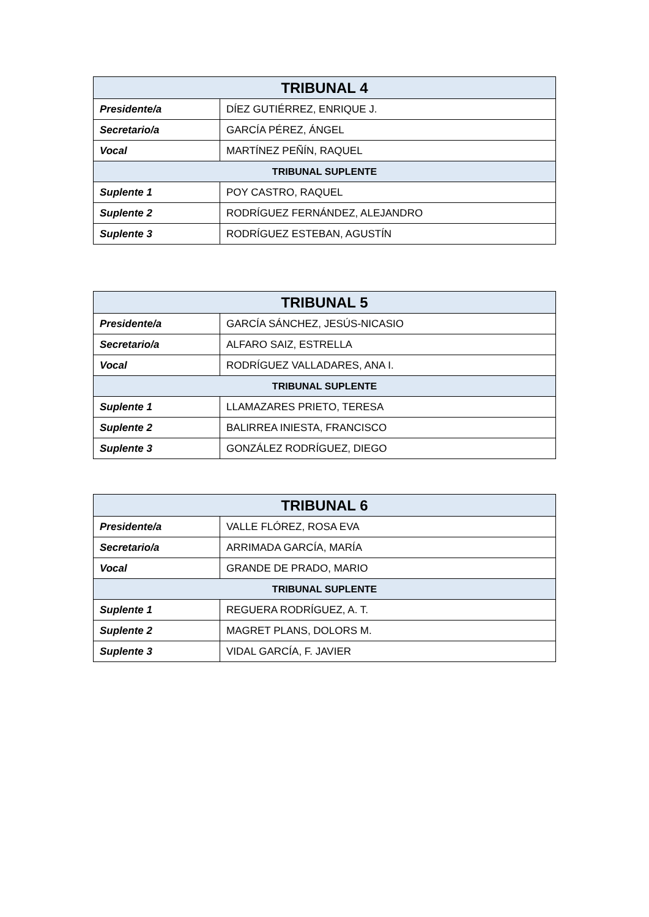| TRIBUNAL 4 | |
| --- | --- |
| Presidente/a | DÍEZ GUTIÉRREZ, ENRIQUE J. |
| Secretario/a | GARCÍA PÉREZ, ÁNGEL |
| Vocal | MARTÍNEZ PEÑÍN, RAQUEL |
| TRIBUNAL SUPLENTE | |
| Suplente 1 | POY CASTRO, RAQUEL |
| Suplente 2 | RODRÍGUEZ FERNÁNDEZ, ALEJANDRO |
| Suplente 3 | RODRÍGUEZ ESTEBAN, AGUSTÍN |
| TRIBUNAL 5 | |
| --- | --- |
| Presidente/a | GARCÍA SÁNCHEZ, JESÚS-NICASIO |
| Secretario/a | ALFARO SAIZ, ESTRELLA |
| Vocal | RODRÍGUEZ VALLADARES, ANA I. |
| TRIBUNAL SUPLENTE | |
| Suplente 1 | LLAMAZARES PRIETO, TERESA |
| Suplente 2 | BALIRREA INIESTA, FRANCISCO |
| Suplente 3 | GONZÁLEZ RODRÍGUEZ, DIEGO |
| TRIBUNAL 6 | |
| --- | --- |
| Presidente/a | VALLE FLÓREZ, ROSA EVA |
| Secretario/a | ARRIMADA GARCÍA, MARÍA |
| Vocal | GRANDE DE PRADO, MARIO |
| TRIBUNAL SUPLENTE | |
| Suplente 1 | REGUERA RODRÍGUEZ, A. T. |
| Suplente 2 | MAGRET PLANS, DOLORS M. |
| Suplente 3 | VIDAL GARCÍA, F. JAVIER |